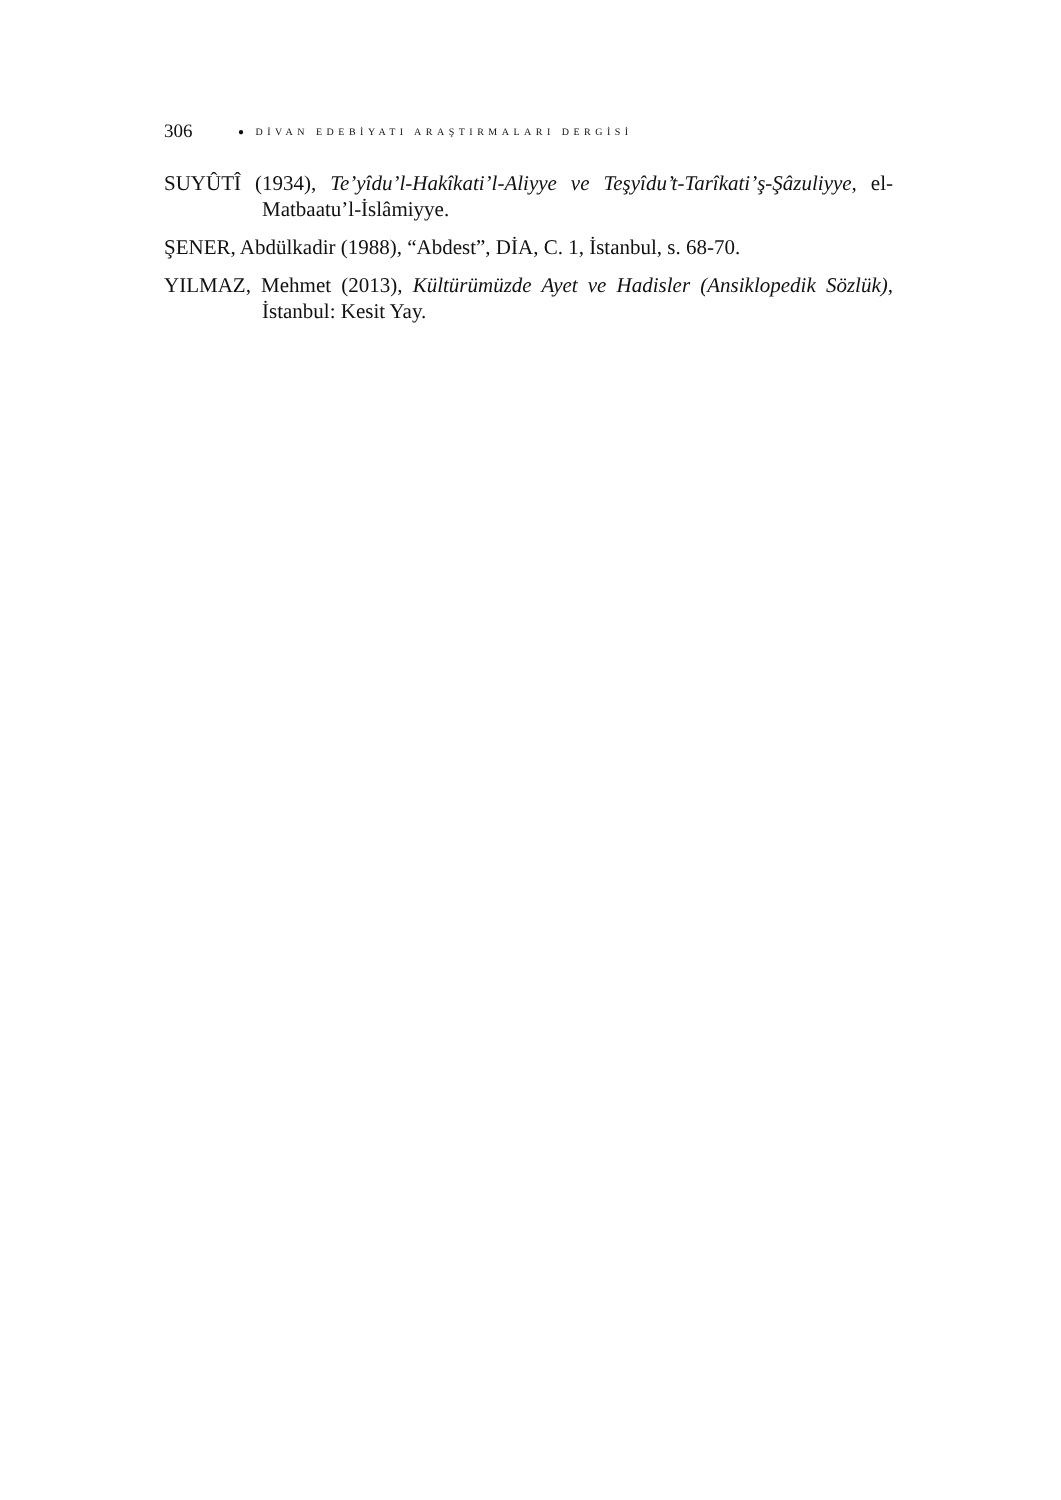306 ● DİVAN EDEBİYATI ARAŞTIRMALARI DERGİSİ
SUYÛTÎ (1934), Te’yîdu’l-Hakîkati’l-Aliyye ve Teşyîdu’t-Tarîkati’ş-Şâzuliyye, el-Matbaatu’l-İslâmiyye.
ŞENER, Abdülkadir (1988), “Abdest”, DİA, C. 1, İstanbul, s. 68-70.
YILMAZ, Mehmet (2013), Kültürümüzde Ayet ve Hadisler (Ansiklopedik Sözlük), İstanbul: Kesit Yay.